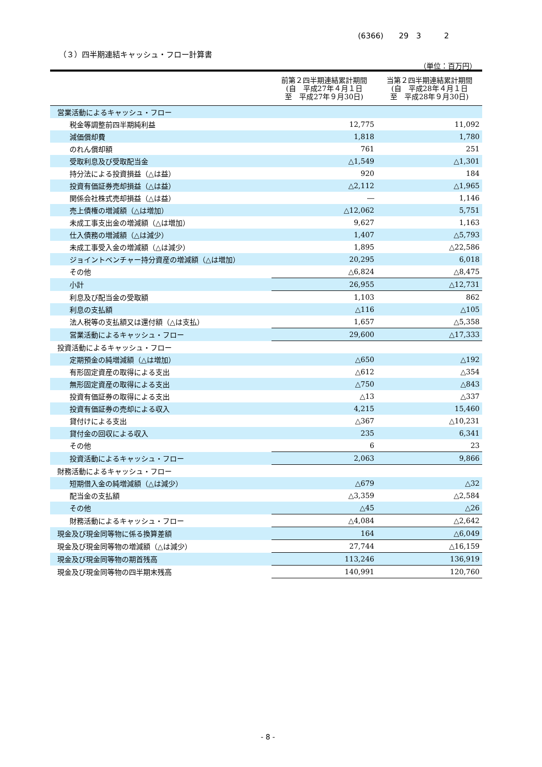(6366)　　29　3　　　2
（３）四半期連結キャッシュ・フロー計算書
（単位：百万円）
| | 前第２四半期連結累計期間 (自 平成27年４月１日 至 平成27年９月30日) | 当第２四半期連結累計期間 (自 平成28年４月１日 至 平成28年９月30日) |
| --- | --- | --- |
| 営業活動によるキャッシュ・フロー | | |
| 税金等調整前四半期純利益 | 12,775 | 11,092 |
| 減価償却費 | 1,818 | 1,780 |
| のれん償却額 | 761 | 251 |
| 受取利息及び受取配当金 | △1,549 | △1,301 |
| 持分法による投資損益（△は益） | 920 | 184 |
| 投資有価証券売却損益（△は益） | △2,112 | △1,965 |
| 関係会社株式売却損益（△は益） | ― | 1,146 |
| 売上債権の増減額（△は増加） | △12,062 | 5,751 |
| 未成工事支出金の増減額（△は増加） | 9,627 | 1,163 |
| 仕入債務の増減額（△は減少） | 1,407 | △5,793 |
| 未成工事受入金の増減額（△は減少） | 1,895 | △22,586 |
| ジョイントベンチャー持分資産の増減額（△は増加） | 20,295 | 6,018 |
| その他 | △6,824 | △8,475 |
| 小計 | 26,955 | △12,731 |
| 利息及び配当金の受取額 | 1,103 | 862 |
| 利息の支払額 | △116 | △105 |
| 法人税等の支払額又は還付額（△は支払） | 1,657 | △5,358 |
| 営業活動によるキャッシュ・フロー | 29,600 | △17,333 |
| 投資活動によるキャッシュ・フロー | | |
| 定期預金の純増減額（△は増加） | △650 | △192 |
| 有形固定資産の取得による支出 | △612 | △354 |
| 無形固定資産の取得による支出 | △750 | △843 |
| 投資有価証券の取得による支出 | △13 | △337 |
| 投資有価証券の売却による収入 | 4,215 | 15,460 |
| 貸付けによる支出 | △367 | △10,231 |
| 貸付金の回収による収入 | 235 | 6,341 |
| その他 | 6 | 23 |
| 投資活動によるキャッシュ・フロー | 2,063 | 9,866 |
| 財務活動によるキャッシュ・フロー | | |
| 短期借入金の純増減額（△は減少） | △679 | △32 |
| 配当金の支払額 | △3,359 | △2,584 |
| その他 | △45 | △26 |
| 財務活動によるキャッシュ・フロー | △4,084 | △2,642 |
| 現金及び現金同等物に係る換算差額 | 164 | △6,049 |
| 現金及び現金同等物の増減額（△は減少） | 27,744 | △16,159 |
| 現金及び現金同等物の期首残高 | 113,246 | 136,919 |
| 現金及び現金同等物の四半期末残高 | 140,991 | 120,760 |
- 8 -